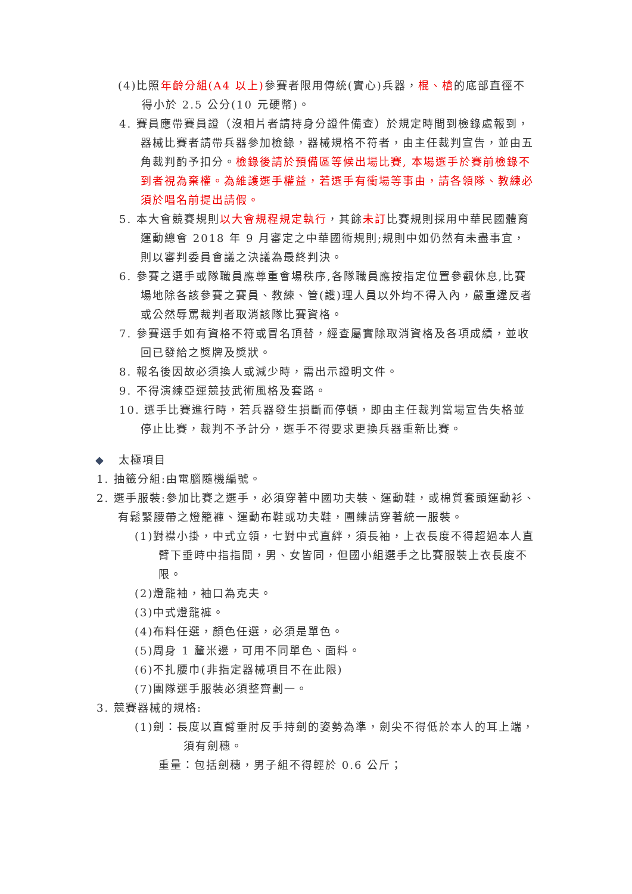(4)比照年齡分組(A4 以上) 參賽者限用傳統(實心)兵器，棍、槍的底部直徑不得小於 2.5 公分(10 元硬幣)。
4. 賽員應帶賽員證（沒相片者請持身分證件備查）於規定時間到檢錄處報到，器械比賽者請帶兵器參加檢錄，器械規格不符者，由主任裁判宣告，並由五角裁判酌予扣分。檢錄後請於預備區等候出場比賽, 本場選手於賽前檢錄不到者視為棄權。為維護選手權益，若選手有衝場等事由，請各領隊、教練必須於唱名前提出請假。
5. 本大會競賽規則以大會規程規定執行，其餘未訂比賽規則採用中華民國體育運動總會 2018 年 9 月審定之中華國術規則;規則中如仍然有未盡事宜，則以審判委員會議之決議為最終判決。
6. 參賽之選手或隊職員應尊重會場秩序,各隊職員應按指定位置參觀休息,比賽場地除各該參賽之賽員、教練、管(護)理人員以外均不得入內，嚴重違反者或公然辱罵裁判者取消該隊比賽資格。
7. 參賽選手如有資格不符或冒名頂替，經查屬實除取消資格及各項成績，並收回已發給之獎牌及獎狀。
8. 報名後因故必須換人或減少時，需出示證明文件。
9. 不得演練亞運競技武術風格及套路。
10. 選手比賽進行時，若兵器發生損斷而停頓，即由主任裁判當場宣告失格並停止比賽，裁判不予計分，選手不得要求更換兵器重新比賽。
◆ 太極項目
1. 抽籤分組:由電腦隨機編號。
2. 選手服裝:參加比賽之選手，必須穿著中國功夫裝、運動鞋，或棉質套頭運動衫、有鬆緊腰帶之燈籠褲、運動布鞋或功夫鞋，團練請穿著統一服裝。
(1)對襟小掛，中式立領，七對中式直絆，須長袖，上衣長度不得超過本人直臂下垂時中指指間，男、女皆同，但國小組選手之比賽服裝上衣長度不限。
(2)燈籠袖，袖口為克夫。
(3)中式燈籠褲。
(4)布料任選，顏色任選，必須是單色。
(5)周身 1 釐米邊，可用不同單色、面料。
(6)不扎腰巾(非指定器械項目不在此限)
(7)團隊選手服裝必須整齊劃一。
3. 競賽器械的規格:
(1)劍：長度以直臂垂肘反手持劍的姿勢為準，劍尖不得低於本人的耳上端，須有劍穗。
重量：包括劍穗，男子組不得輕於 0.6 公斤；